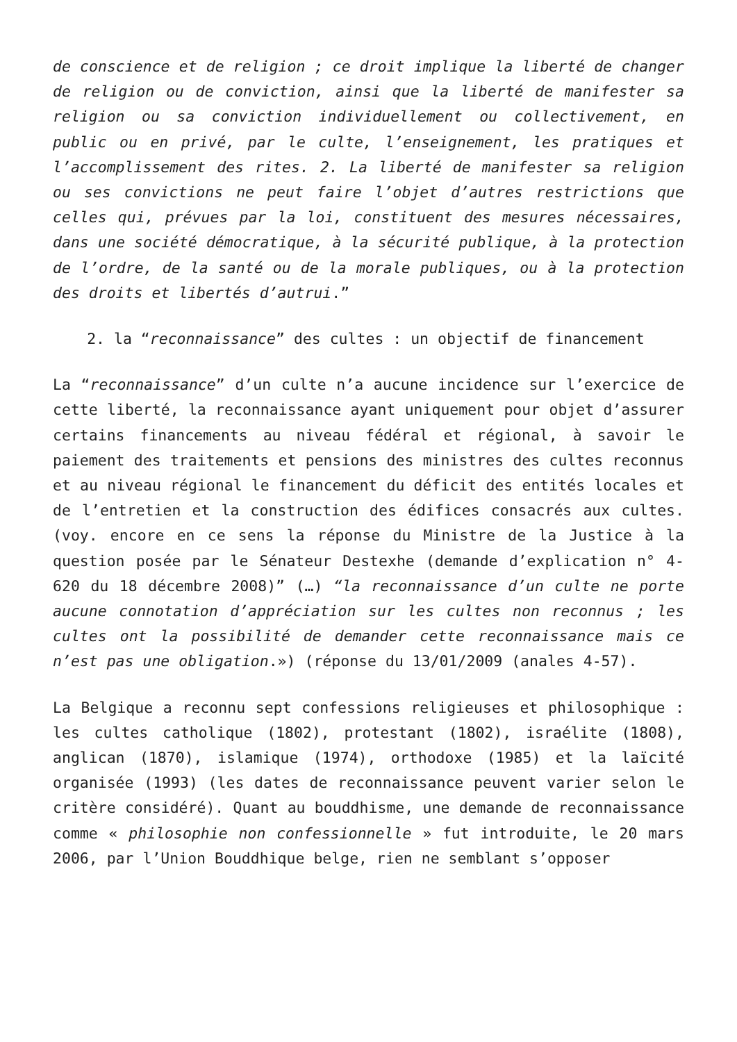de conscience et de religion ; ce droit implique la liberté de changer de religion ou de conviction, ainsi que la liberté de manifester sa religion ou sa conviction individuellement ou collectivement, en public ou en privé, par le culte, l’enseignement, les pratiques et l’accomplissement des rites. 2. La liberté de manifester sa religion ou ses convictions ne peut faire l’objet d’autres restrictions que celles qui, prévues par la loi, constituent des mesures nécessaires, dans une société démocratique, à la sécurité publique, à la protection de l’ordre, de la santé ou de la morale publiques, ou à la protection des droits et libertés d’autrui.”
2. la “reconnaissance” des cultes : un objectif de financement
La “reconnaissance” d’un culte n’a aucune incidence sur l’exercice de cette liberté, la reconnaissance ayant uniquement pour objet d’assurer certains financements au niveau fédéral et régional, à savoir le paiement des traitements et pensions des ministres des cultes reconnus et au niveau régional le financement du déficit des entités locales et de l’entretien et la construction des édifices consacrés aux cultes. (voy. encore en ce sens la réponse du Ministre de la Justice à la question posée par le Sénateur Destexhe (demande d’explication n° 4-620 du 18 décembre 2008)” (…) “la reconnaissance d’un culte ne porte aucune connotation d’appréciation sur les cultes non reconnus ; les cultes ont la possibilité de demander cette reconnaissance mais ce n’est pas une obligation.») (réponse du 13/01/2009 (anales 4-57).
La Belgique a reconnu sept confessions religieuses et philosophique : les cultes catholique (1802), protestant (1802), israélite (1808), anglican (1870), islamique (1974), orthodoxe (1985) et la laïcité organisée (1993) (les dates de reconnaissance peuvent varier selon le critère considéré). Quant au bouddhisme, une demande de reconnaissance comme « philosophie non confessionnelle » fut introduite, le 20 mars 2006, par l’Union Bouddhique belge, rien ne semblant s’opposer